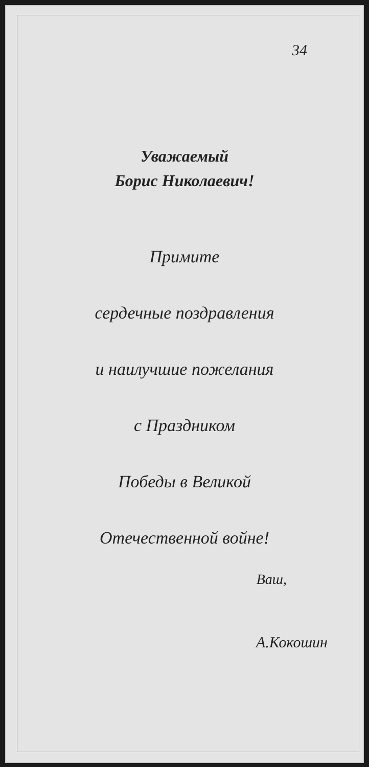34
Уважаемый
Борис Николаевич!
Примите
сердечные поздравления
и наилучшие пожелания
с Праздником
Победы в Великой
Отечественной войне!
Ваш,
А.Кокошин